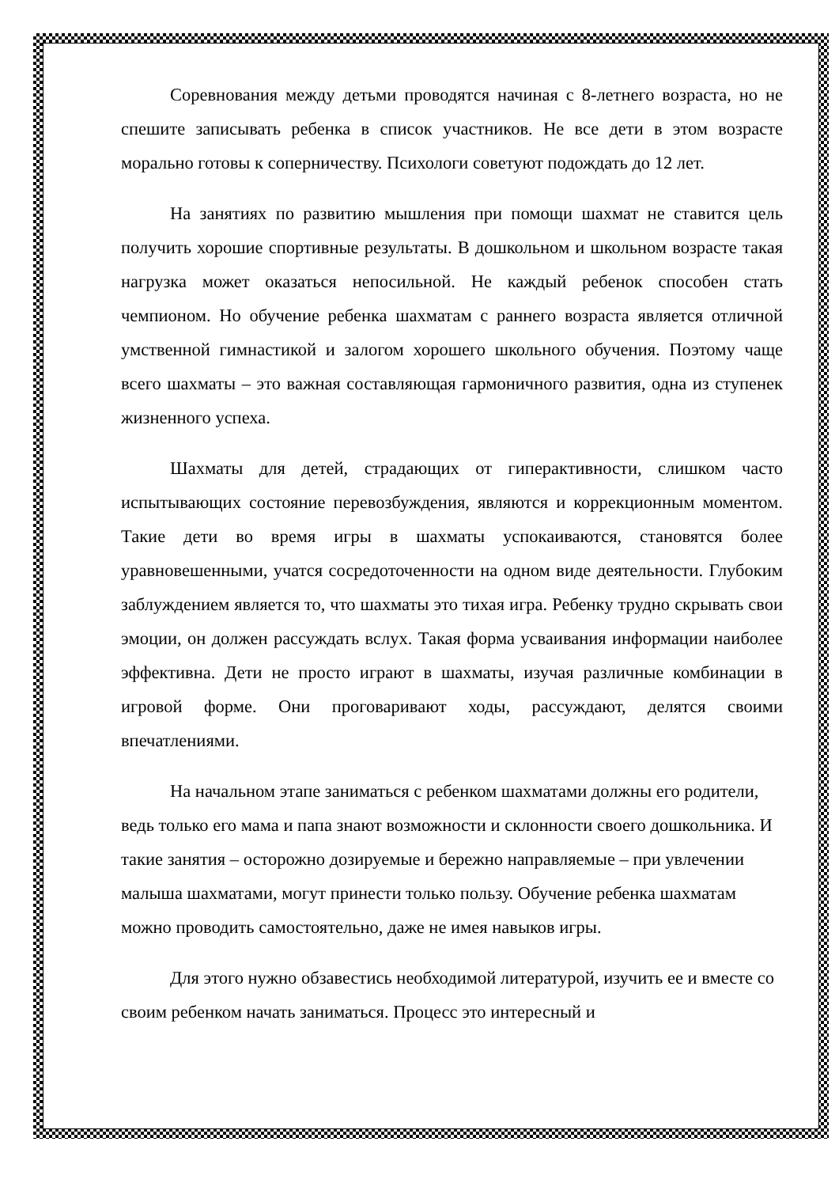Соревнования между детьми проводятся начиная с 8-летнего возраста, но не спешите записывать ребенка в список участников. Не все дети в этом возрасте морально готовы к соперничеству. Психологи советуют подождать до 12 лет.
На занятиях по развитию мышления при помощи шахмат не ставится цель получить хорошие спортивные результаты. В дошкольном и школьном возрасте такая нагрузка может оказаться непосильной. Не каждый ребенок способен стать чемпионом. Но обучение ребенка шахматам с раннего возраста является отличной умственной гимнастикой и залогом хорошего школьного обучения. Поэтому чаще всего шахматы – это важная составляющая гармоничного развития, одна из ступенек жизненного успеха.
Шахматы для детей, страдающих от гиперактивности, слишком часто испытывающих состояние перевозбуждения, являются и коррекционным моментом. Такие дети во время игры в шахматы успокаиваются, становятся более уравновешенными, учатся сосредоточенности на одном виде деятельности. Глубоким заблуждением является то, что шахматы это тихая игра. Ребенку трудно скрывать свои эмоции, он должен рассуждать вслух. Такая форма усваивания информации наиболее эффективна. Дети не просто играют в шахматы, изучая различные комбинации в игровой форме. Они проговаривают ходы, рассуждают, делятся своими впечатлениями.
На начальном этапе заниматься с ребенком шахматами должны его родители, ведь только его мама и папа знают возможности и склонности своего дошкольника. И такие занятия – осторожно дозируемые и бережно направляемые – при увлечении малыша шахматами, могут принести только пользу. Обучение ребенка шахматам можно проводить самостоятельно, даже не имея навыков игры.
Для этого нужно обзавестись необходимой литературой, изучить ее и вместе со своим ребенком начать заниматься. Процесс это интересный и